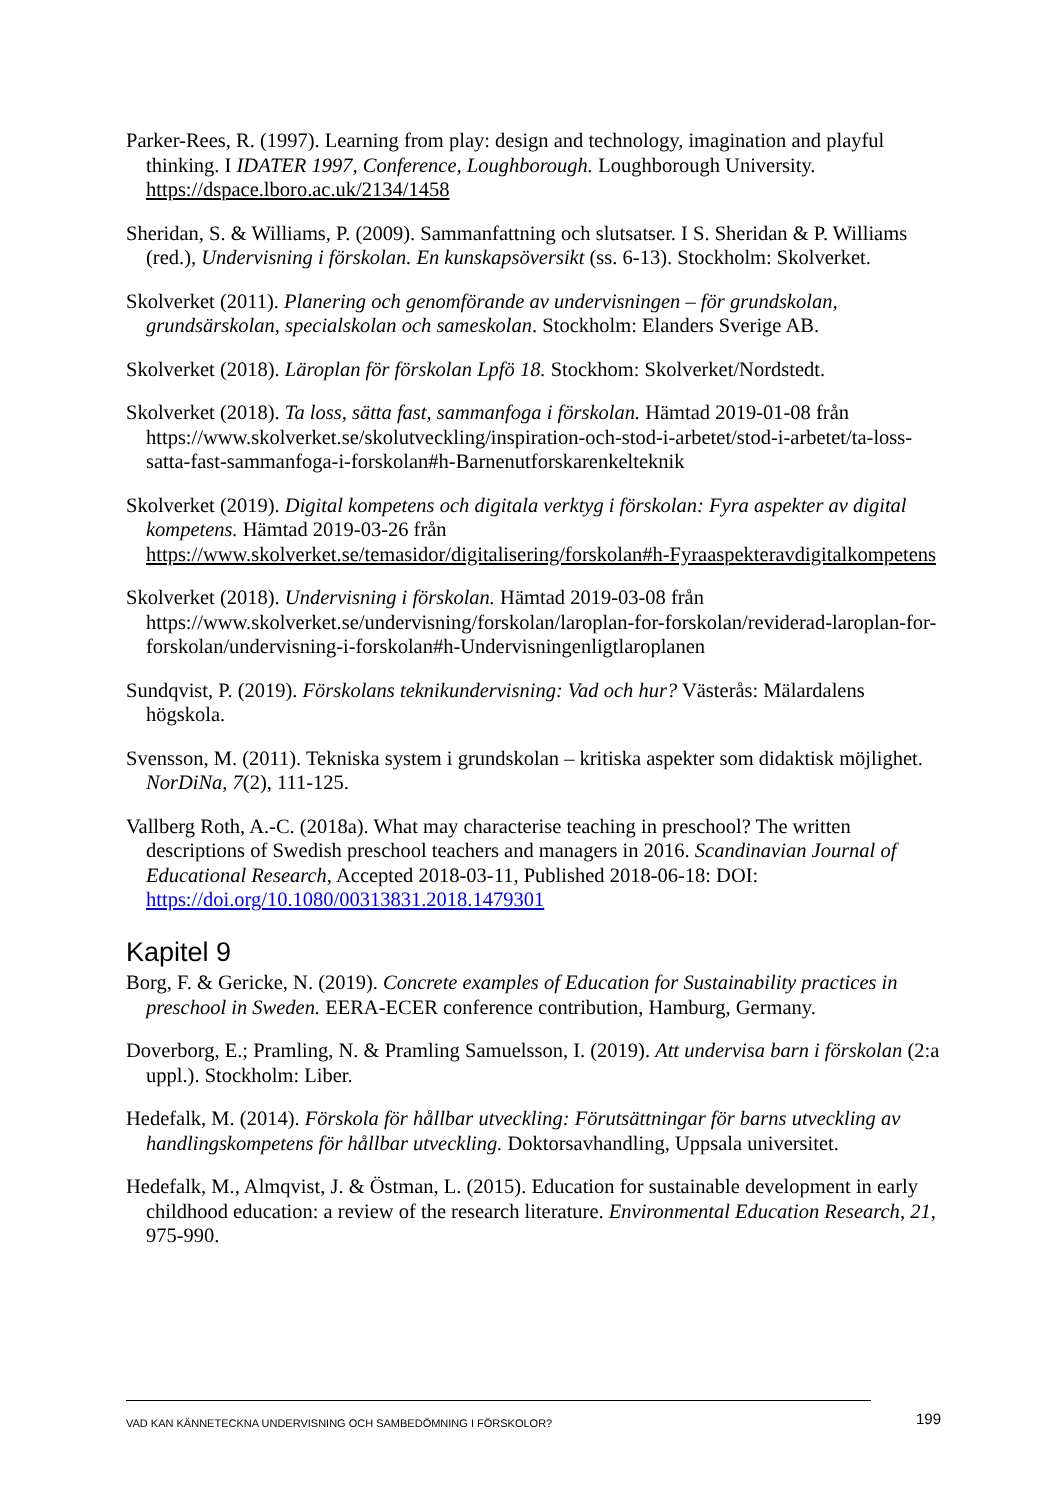Parker-Rees, R. (1997). Learning from play: design and technology, imagination and playful thinking. I IDATER 1997, Conference, Loughborough. Loughborough University. https://dspace.lboro.ac.uk/2134/1458
Sheridan, S. & Williams, P. (2009). Sammanfattning och slutsatser. I S. Sheridan & P. Williams (red.), Undervisning i förskolan. En kunskapsöversikt (ss. 6-13). Stockholm: Skolverket.
Skolverket (2011). Planering och genomförande av undervisningen – för grundskolan, grundsärskolan, specialskolan och sameskolan. Stockholm: Elanders Sverige AB.
Skolverket (2018). Läroplan för förskolan Lpfö 18. Stockhom: Skolverket/Nordstedt.
Skolverket (2018). Ta loss, sätta fast, sammanfoga i förskolan. Hämtad 2019-01-08 från https://www.skolverket.se/skolutveckling/inspiration-och-stod-i-arbetet/stod-i-arbetet/ta-loss-satta-fast-sammanfoga-i-forskolan#h-Barnenutforskarenkelteknik
Skolverket (2019). Digital kompetens och digitala verktyg i förskolan: Fyra aspekter av digital kompetens. Hämtad 2019-03-26 från https://www.skolverket.se/temasidor/digitalisering/forskolan#h-Fyraaspekteravdigitalkompetens
Skolverket (2018). Undervisning i förskolan. Hämtad 2019-03-08 från https://www.skolverket.se/undervisning/forskolan/laroplan-for-forskolan/reviderad-laroplan-for-forskolan/undervisning-i-forskolan#h-Undervisningenligtlaroplanen
Sundqvist, P. (2019). Förskolans teknikundervisning: Vad och hur? Västerås: Mälardalens högskola.
Svensson, M. (2011). Tekniska system i grundskolan – kritiska aspekter som didaktisk möjlighet. NorDiNa, 7(2), 111-125.
Vallberg Roth, A.-C. (2018a). What may characterise teaching in preschool? The written descriptions of Swedish preschool teachers and managers in 2016. Scandinavian Journal of Educational Research, Accepted 2018-03-11, Published 2018-06-18: DOI: https://doi.org/10.1080/00313831.2018.1479301
Kapitel 9
Borg, F. & Gericke, N. (2019). Concrete examples of Education for Sustainability practices in preschool in Sweden. EERA-ECER conference contribution, Hamburg, Germany.
Doverborg, E.; Pramling, N. & Pramling Samuelsson, I. (2019). Att undervisa barn i förskolan (2:a uppl.). Stockholm: Liber.
Hedefalk, M. (2014). Förskola för hållbar utveckling: Förutsättningar för barns utveckling av handlingskompetens för hållbar utveckling. Doktorsavhandling, Uppsala universitet.
Hedefalk, M., Almqvist, J. & Östman, L. (2015). Education for sustainable development in early childhood education: a review of the research literature. Environmental Education Research, 21, 975-990.
VAD KAN KÄNNETECKNA UNDERVISNING OCH SAMBEDÖMNING I FÖRSKOLOR? 199